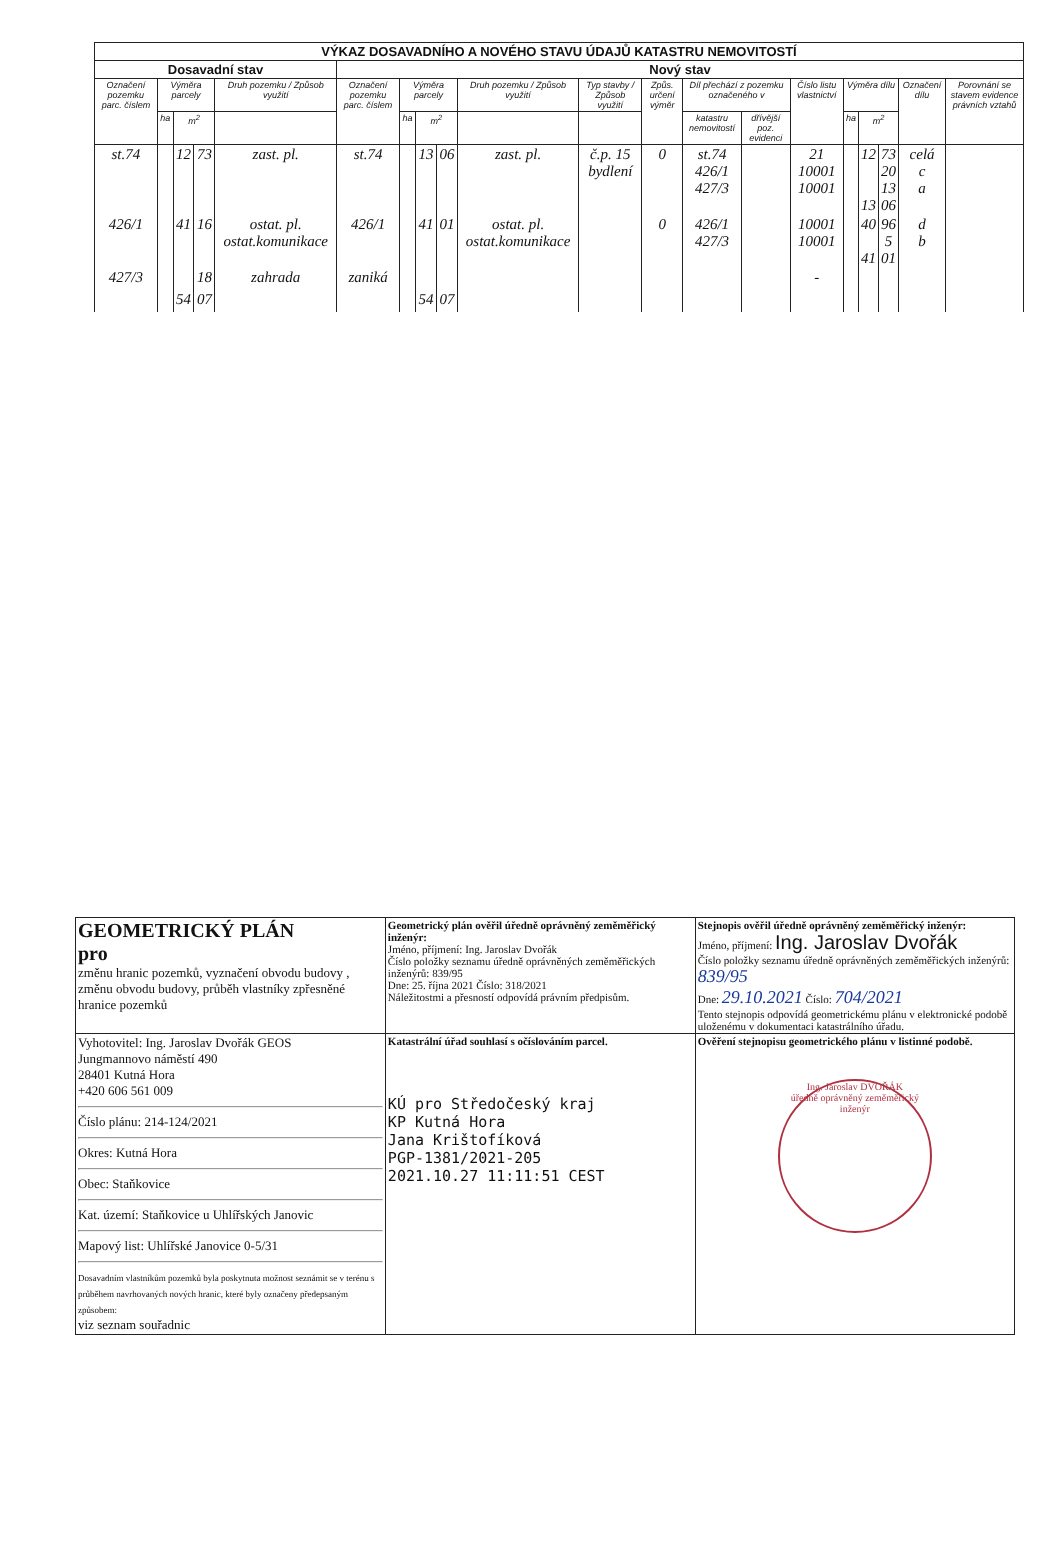| VÝKAZ DOSAVADNÍHO A NOVÉHO STAVU ÚDAJŮ KATASTRU NEMOVITOSTÍ | | | | | | | | | | | | | | | | | | | |
| --- | --- | --- | --- | --- | --- | --- | --- | --- | --- | --- | --- | --- | --- | --- | --- | --- | --- | --- | --- |
| Dosavadní stav | | | | | Nový stav | | | | | | | | | | | | | | |
| Označení pozemku parc. číslem | Výměra parcely | | | Druh pozemku / Způsob využití | Označení pozemku parc. číslem | Výměra parcely | | | Druh pozemku / Způsob využití | Typ stavby / Způsob využití | Způs. určení výměr | Díl přechází z pozemku označeného v | | Číslo listu vlastnictví | Výměra dílu | | | Označení dílu | Porovnání se stavem evidence právních vztahů |
| | ha | m<sup>2</sup> | | | | ha | m<sup>2</sup> | | | | | katastru nemovitostí | dřívější poz. evidenci | | ha | m<sup>2</sup> | | | |
| st.74 | | 12 | 73 | zast. pl. | st.74 | | 13 | 06 | zast. pl. | č.p. 15 bydlení | 0 | st.74 426/1 427/3 | | 21 10001 10001 | | 12 13 | 73 20 13 06 | celá c a | |
| 426/1 | | 41 | 16 | ostat. pl. ostat.komunikace | 426/1 | | 41 | 01 | ostat. pl. ostat.komunikace | | 0 | 426/1 427/3 | | 10001 10001 | | 40 41 | 96 5 01 | d b | |
| 427/3 | | | 18 | zahrada | zaniká | | | | | | | | | - | | | | | |
| | | 54 | 07 | | | | 54 | 07 | | | | | | | | | | | |
| GEOMETRICKÝ PLÁN pro změnu hranic pozemků, vyznačení obvodu budovy , změnu obvodu budovy, průběh vlastníky zpřesněné hranice pozemků | Geometrický plán ověřil úředně oprávněný zeměměřický inženýr: Jméno, příjmení: Ing. Jaroslav Dvořák Číslo položky seznamu úředně oprávněných zeměměřických inženýrů: 839/95 Dne: 25. října 2021 Číslo: 318/2021 Náležitostmi a přesností odpovídá právním předpisům. | Stejnopis ověřil úředně oprávněný zeměměřický inženýr: Jméno, příjmení: Ing. Jaroslav Dvořák Číslo položky seznamu úředně oprávněných zeměměřických inženýrů: 839/95 Dne: 29.10.2021 Číslo: 704/2021 Tento stejnopis odpovídá geometrickému plánu v elektronické podobě uloženému v dokumentaci katastrálního úřadu. |
| Vyhotovitel: Ing. Jaroslav Dvořák GEOS Jungmannovo náměstí 490 28401 Kutná Hora +420 606 561 009 Číslo plánu: 214-124/2021 Okres: Kutná Hora Obec: Staňkovice Kat. území: Staňkovice u Uhlířských Janovic Mapový list: Uhlířské Janovice 0-5/31 Dosavadním vlastníkům pozemků byla poskytnuta možnost seznámit se v terénu s průběhem navrhovaných nových hranic, které byly označeny předepsaným způsobem: viz seznam souřadnic | Katastrální úřad souhlasí s očíslováním parcel. KÚ pro Středočeský kraj KP Kutná Hora Jana Krištofíková PGP-1381/2021-205 2021.10.27 11:11:51 CEST | Ověření stejnopisu geometrického plánu v listinné podobě. Ing. Jaroslav DVOŘÁK úředně oprávněný zeměměřický inženýr |